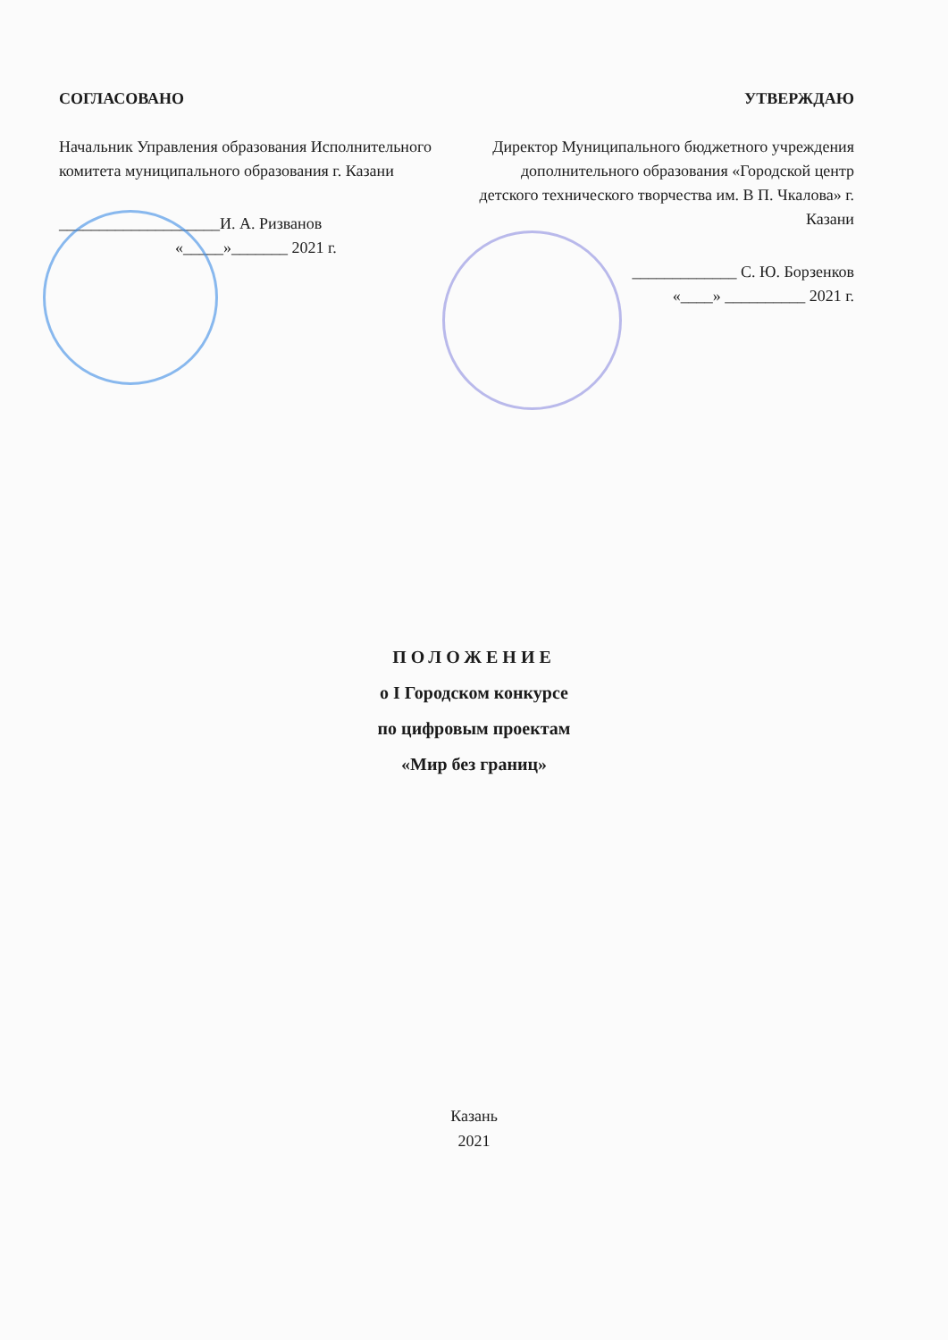СОГЛАСОВАНО
Начальник Управления образования Исполнительного комитета муниципального образования г. Казани
____________________И. А. Ризванов
«_____»_______ 2021 г.
УТВЕРЖДАЮ
Директор Муниципального бюджетного учреждения дополнительного образования «Городской центр детского технического творчества им. В П. Чкалова» г. Казани
_____________ С. Ю. Борзенков
«____» __________ 2021 г.
ПОЛОЖЕНИЕ
о I Городском конкурсе
по цифровым проектам
«Мир без границ»
Казань
2021